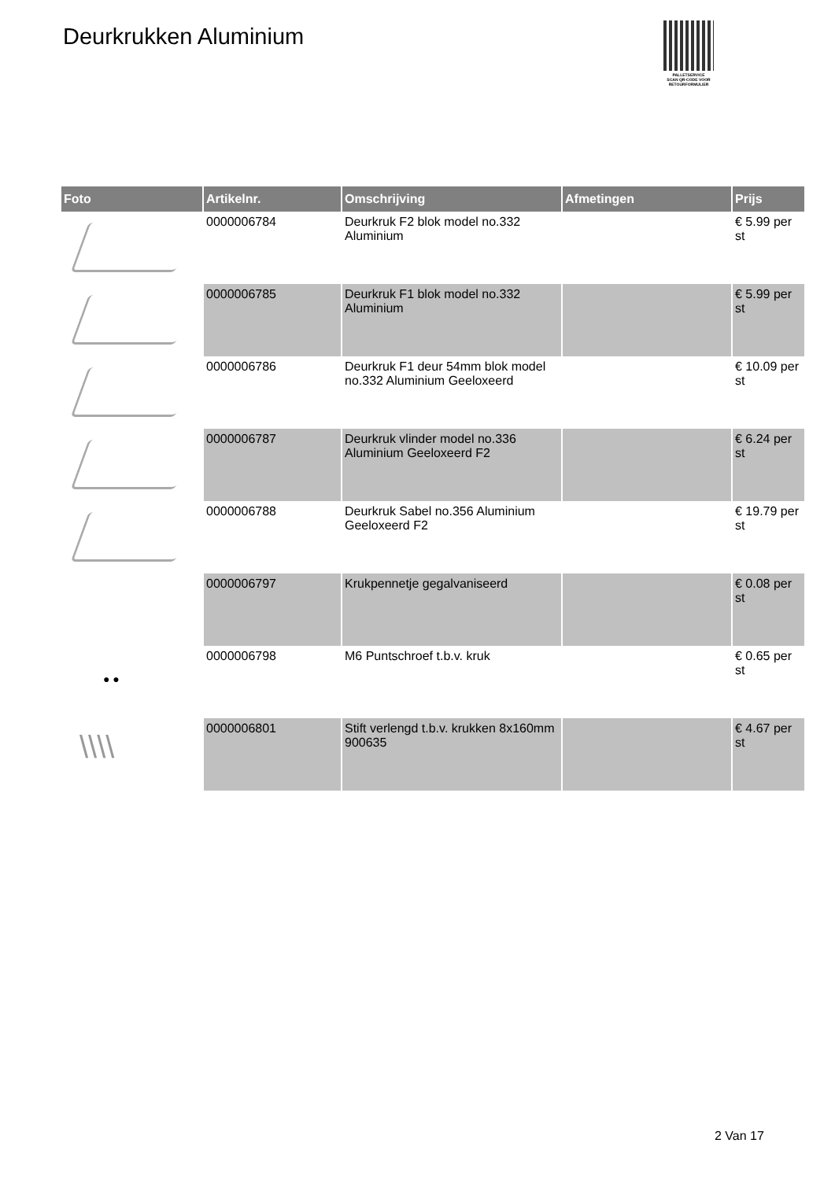Deurkrukken Aluminium
PALLETSERVICE
SCAN QR-CODE VOOR RETOURFORMULIER
| Foto | Artikelnr. | Omschrijving | Afmetingen | Prijs |
| --- | --- | --- | --- | --- |
| | 0000006784 | Deurkruk F2 blok model no.332 Aluminium | | € 5.99 per st |
| | 0000006785 | Deurkruk F1 blok model no.332 Aluminium | | € 5.99 per st |
| | 0000006786 | Deurkruk F1 deur 54mm blok model no.332 Aluminium Geeloxeerd | | € 10.09 per st |
| | 0000006787 | Deurkruk vlinder model no.336 Aluminium Geeloxeerd F2 | | € 6.24 per st |
| | 0000006788 | Deurkruk Sabel no.356 Aluminium Geeloxeerd F2 | | € 19.79 per st |
| | 0000006797 | Krukpennetje gegalvaniseerd | | € 0.08 per st |
| ● ● | 0000006798 | M6 Puntschroef t.b.v. kruk | | € 0.65 per st |
| \\\\ | 0000006801 | Stift verlengd t.b.v. krukken 8x160mm 900635 | | € 4.67 per st |
2 Van 17